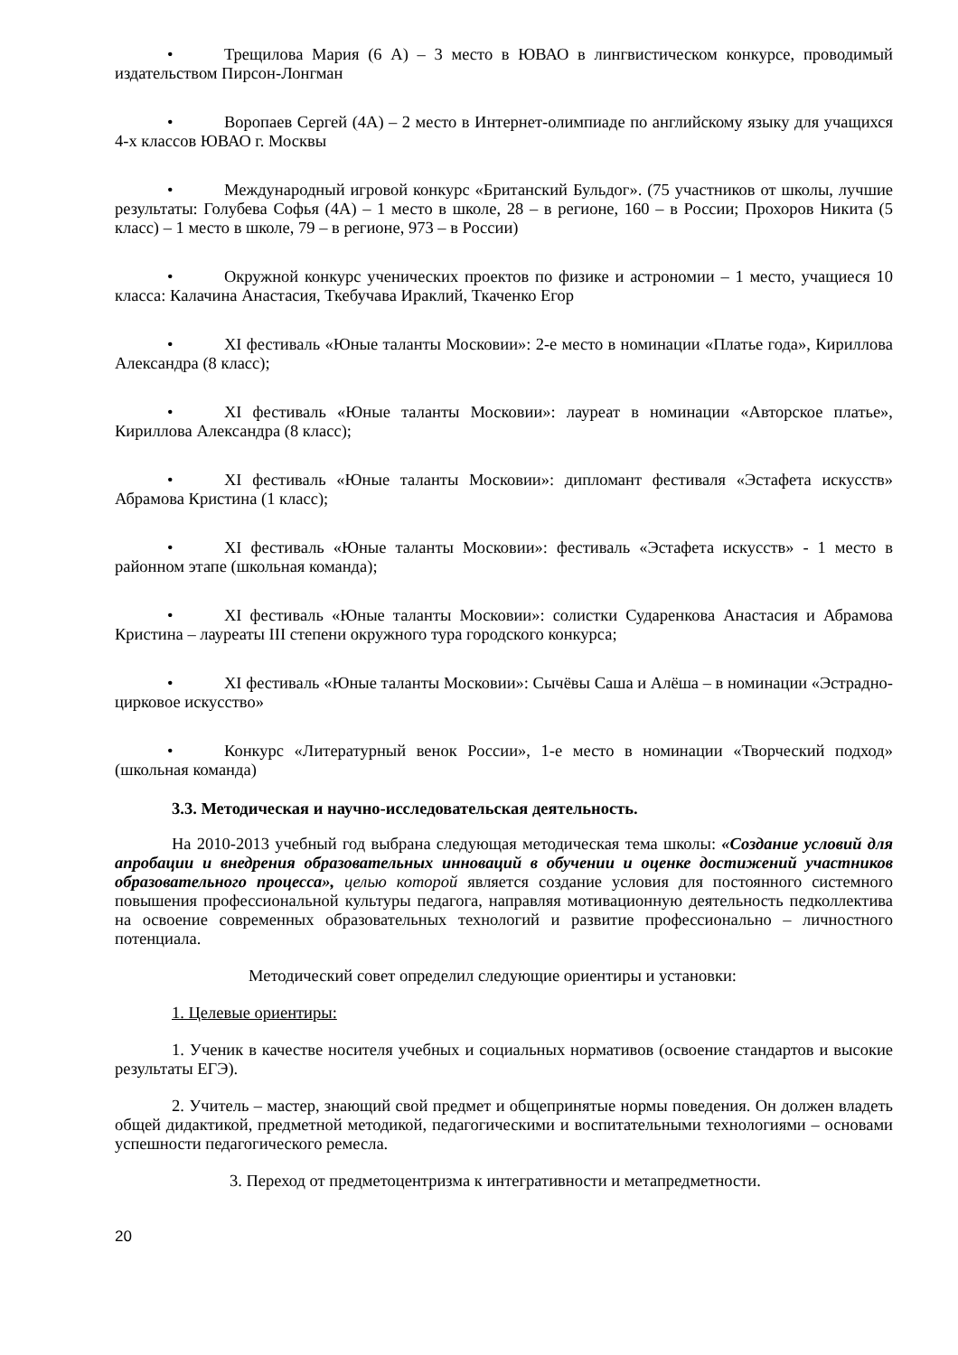• Трещилова Мария (6 А) – 3 место в ЮВАО в лингвистическом конкурсе, проводимый издательством Пирсон-Лонгман
• Воропаев Сергей (4А) – 2 место в Интернет-олимпиаде по английскому языку для учащихся 4-х классов ЮВАО г. Москвы
• Международный игровой конкурс «Британский Бульдог». (75 участников от школы, лучшие результаты: Голубева Софья (4А) – 1 место в школе, 28 – в регионе, 160 – в России; Прохоров Никита (5 класс) – 1 место в школе, 79 – в регионе, 973 – в России)
• Окружной конкурс ученических проектов по физике и астрономии – 1 место, учащиеся 10 класса: Калачина Анастасия, Ткебучава Ираклий, Ткаченко Егор
• XI фестиваль «Юные таланты Московии»: 2-е место в номинации «Платье года», Кириллова Александра (8 класс);
• XI фестиваль «Юные таланты Московии»: лауреат в номинации «Авторское платье», Кириллова Александра (8 класс);
• XI фестиваль «Юные таланты Московии»: дипломант фестиваля «Эстафета искусств» Абрамова Кристина (1 класс);
• XI фестиваль «Юные таланты Московии»: фестиваль «Эстафета искусств» - 1 место в районном этапе (школьная команда);
• XI фестиваль «Юные таланты Московии»: солистки Сударенкова Анастасия и Абрамова Кристина – лауреаты III степени окружного тура городского конкурса;
• XI фестиваль «Юные таланты Московии»: Сычёвы Саша и Алёша – в номинации «Эстрадно-цирковое искусство»
• Конкурс «Литературный венок России», 1-е место в номинации «Творческий подход» (школьная команда)
3.3. Методическая и научно-исследовательская деятельность.
На 2010-2013 учебный год выбрана следующая методическая тема школы: «Создание условий для апробации и внедрения образовательных инноваций в обучении и оценке достижений участников образовательного процесса», целью которой является создание условия для постоянного системного повышения профессиональной культуры педагога, направляя мотивационную деятельность педколлектива на освоение современных образовательных технологий и развитие профессионально – личностного потенциала.
Методический совет определил следующие ориентиры и установки:
1. Целевые ориентиры:
1. Ученик в качестве носителя учебных и социальных нормативов (освоение стандартов и высокие результаты ЕГЭ).
2. Учитель – мастер, знающий свой предмет и общепринятые нормы поведения. Он должен владеть общей дидактикой, предметной методикой, педагогическими и воспитательными технологиями – основами успешности педагогического ремесла.
3. Переход от предметоцентризма к интегративности и метапредметности.
20